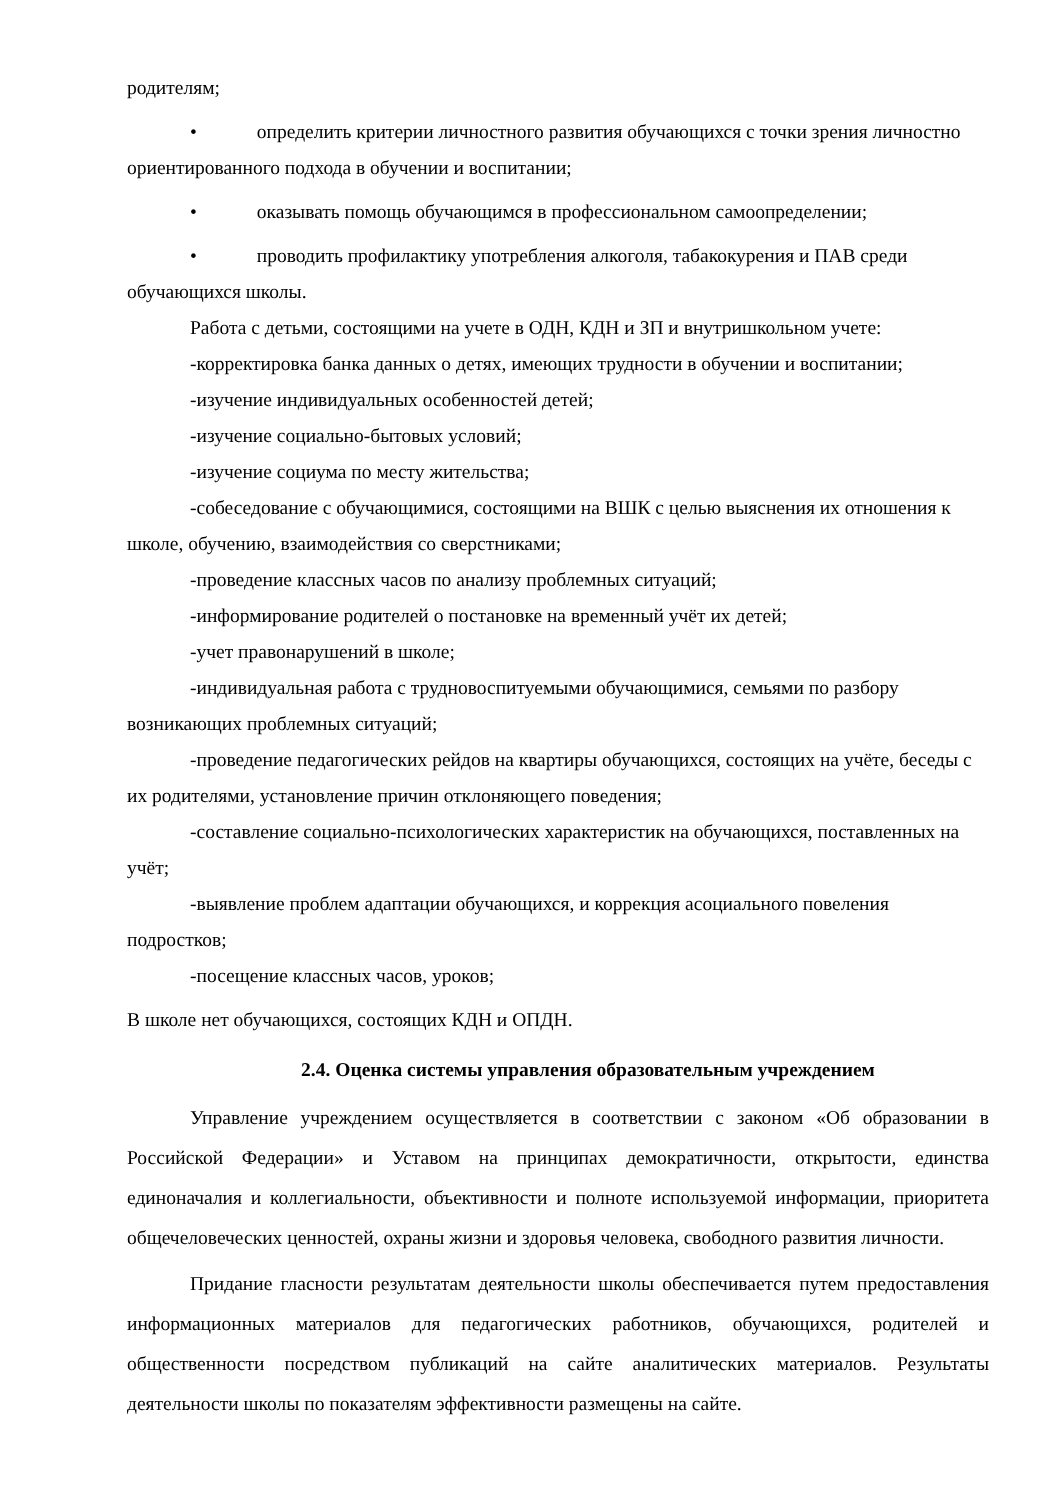родителям;
• определить критерии личностного развития обучающихся с точки зрения личностно ориентированного подхода в обучении и воспитании;
• оказывать помощь обучающимся в профессиональном самоопределении;
• проводить профилактику употребления алкоголя, табакокурения и ПАВ среди обучающихся школы.
Работа с детьми, состоящими на учете в ОДН, КДН и ЗП и внутришкольном учете:
-корректировка банка данных о детях, имеющих трудности в обучении и воспитании;
-изучение индивидуальных особенностей детей;
-изучение социально-бытовых условий;
-изучение социума по месту жительства;
-собеседование с обучающимися, состоящими на ВШК с целью выяснения их отношения к школе, обучению, взаимодействия со сверстниками;
-проведение классных часов по анализу проблемных ситуаций;
-информирование родителей о постановке на временный учёт их детей;
-учет правонарушений в школе;
-индивидуальная работа с трудновоспитуемыми обучающимися, семьями по разбору возникающих проблемных ситуаций;
-проведение педагогических рейдов на квартиры обучающихся, состоящих на учёте, беседы с их родителями, установление причин отклоняющего поведения;
-составление социально-психологических характеристик на обучающихся, поставленных на учёт;
-выявление проблем адаптации обучающихся, и коррекция асоциального повеления подростков;
-посещение классных часов, уроков;
В школе нет обучающихся, состоящих КДН и ОПДН.
2.4. Оценка системы управления образовательным учреждением
Управление учреждением осуществляется в соответствии с законом «Об образовании в Российской Федерации» и Уставом на принципах демократичности, открытости, единства единоначалия и коллегиальности, объективности и полноте используемой информации, приоритета общечеловеческих ценностей, охраны жизни и здоровья человека, свободного развития личности.
Придание гласности результатам деятельности школы обеспечивается путем предоставления информационных материалов для педагогических работников, обучающихся, родителей и общественности посредством публикаций на сайте аналитических материалов. Результаты деятельности школы по показателям эффективности размещены на сайте.